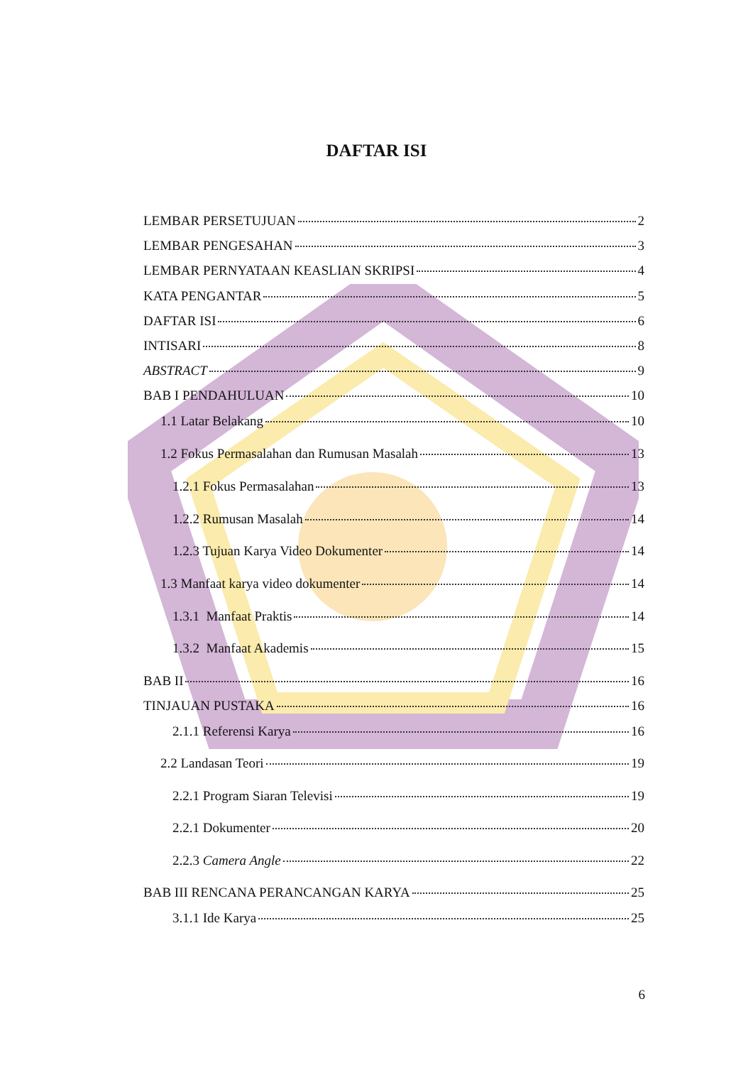DAFTAR ISI
LEMBAR PERSETUJUAN 2
LEMBAR PENGESAHAN 3
LEMBAR PERNYATAAN KEASLIAN SKRIPSI 4
KATA PENGANTAR 5
DAFTAR ISI 6
INTISARI 8
ABSTRACT 9
BAB I PENDAHULUAN 10
1.1 Latar Belakang 10
1.2 Fokus Permasalahan dan Rumusan Masalah 13
1.2.1 Fokus Permasalahan 13
1.2.2 Rumusan Masalah 14
1.2.3 Tujuan Karya Video Dokumenter 14
1.3 Manfaat karya video dokumenter 14
1.3.1 Manfaat Praktis 14
1.3.2 Manfaat Akademis 15
BAB II 16
TINJAUAN PUSTAKA 16
2.1.1 Referensi Karya 16
2.2 Landasan Teori 19
2.2.1 Program Siaran Televisi 19
2.2.1 Dokumenter 20
2.2.3 Camera Angle 22
BAB III RENCANA PERANCANGAN KARYA 25
3.1.1 Ide Karya 25
6